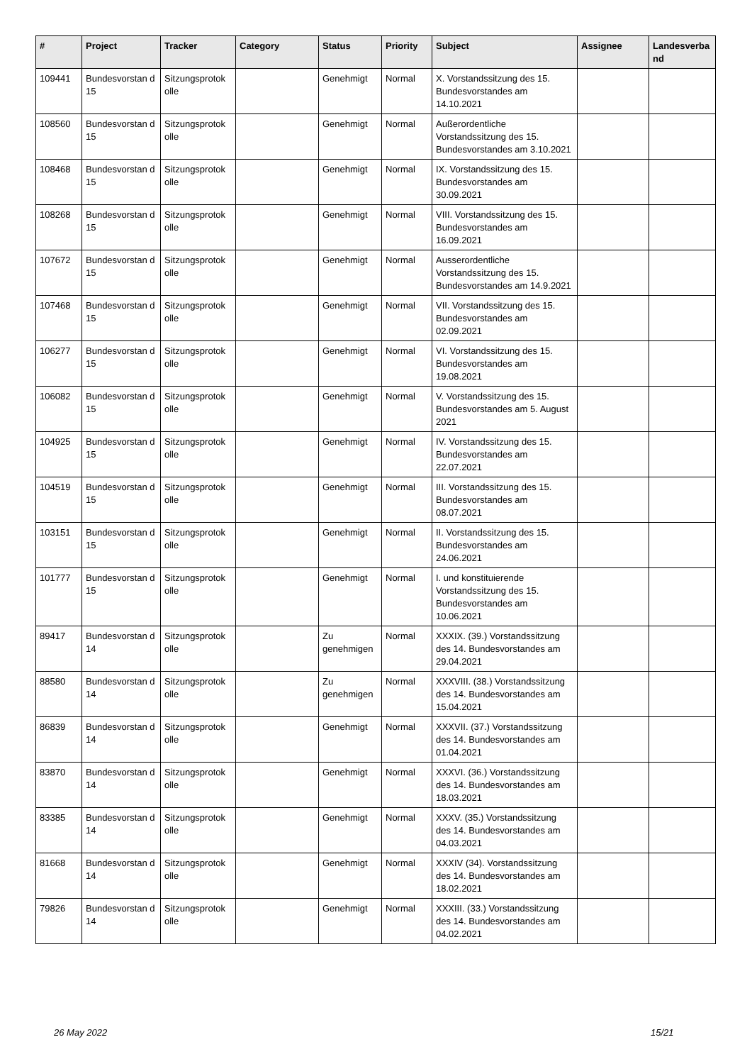| # | Project | Tracker | Category | Status | Priority | Subject | Assignee | Landesverba nd |
| --- | --- | --- | --- | --- | --- | --- | --- | --- |
| 109441 | Bundesvorstan d 15 | Sitzungsprotok olle | | Genehmigt | Normal | X. Vorstandssitzung des 15. Bundesvorstandes am 14.10.2021 | | |
| 108560 | Bundesvorstan d 15 | Sitzungsprotok olle | | Genehmigt | Normal | Außerordentliche Vorstandssitzung des 15. Bundesvorstandes am 3.10.2021 | | |
| 108468 | Bundesvorstan d 15 | Sitzungsprotok olle | | Genehmigt | Normal | IX. Vorstandssitzung des 15. Bundesvorstandes am 30.09.2021 | | |
| 108268 | Bundesvorstan d 15 | Sitzungsprotok olle | | Genehmigt | Normal | VIII. Vorstandssitzung des 15. Bundesvorstandes am 16.09.2021 | | |
| 107672 | Bundesvorstan d 15 | Sitzungsprotok olle | | Genehmigt | Normal | Ausserordentliche Vorstandssitzung des 15. Bundesvorstandes am 14.9.2021 | | |
| 107468 | Bundesvorstan d 15 | Sitzungsprotok olle | | Genehmigt | Normal | VII. Vorstandssitzung des 15. Bundesvorstandes am 02.09.2021 | | |
| 106277 | Bundesvorstan d 15 | Sitzungsprotok olle | | Genehmigt | Normal | VI. Vorstandssitzung des 15. Bundesvorstandes am 19.08.2021 | | |
| 106082 | Bundesvorstan d 15 | Sitzungsprotok olle | | Genehmigt | Normal | V. Vorstandssitzung des 15. Bundesvorstandes am 5. August 2021 | | |
| 104925 | Bundesvorstan d 15 | Sitzungsprotok olle | | Genehmigt | Normal | IV. Vorstandssitzung des 15. Bundesvorstandes am 22.07.2021 | | |
| 104519 | Bundesvorstan d 15 | Sitzungsprotok olle | | Genehmigt | Normal | III. Vorstandssitzung des 15. Bundesvorstandes am 08.07.2021 | | |
| 103151 | Bundesvorstan d 15 | Sitzungsprotok olle | | Genehmigt | Normal | II. Vorstandssitzung des 15. Bundesvorstandes am 24.06.2021 | | |
| 101777 | Bundesvorstan d 15 | Sitzungsprotok olle | | Genehmigt | Normal | I. und konstituierende Vorstandssitzung des 15. Bundesvorstandes am 10.06.2021 | | |
| 89417 | Bundesvorstan d 14 | Sitzungsprotok olle | | Zu genehmigen | Normal | XXXIX. (39.) Vorstandssitzung des 14. Bundesvorstandes am 29.04.2021 | | |
| 88580 | Bundesvorstan d 14 | Sitzungsprotok olle | | Zu genehmigen | Normal | XXXVIII. (38.) Vorstandssitzung des 14. Bundesvorstandes am 15.04.2021 | | |
| 86839 | Bundesvorstan d 14 | Sitzungsprotok olle | | Genehmigt | Normal | XXXVII. (37.) Vorstandssitzung des 14. Bundesvorstandes am 01.04.2021 | | |
| 83870 | Bundesvorstan d 14 | Sitzungsprotok olle | | Genehmigt | Normal | XXXVI. (36.) Vorstandssitzung des 14. Bundesvorstandes am 18.03.2021 | | |
| 83385 | Bundesvorstan d 14 | Sitzungsprotok olle | | Genehmigt | Normal | XXXV. (35.) Vorstandssitzung des 14. Bundesvorstandes am 04.03.2021 | | |
| 81668 | Bundesvorstan d 14 | Sitzungsprotok olle | | Genehmigt | Normal | XXXIV (34). Vorstandssitzung des 14. Bundesvorstandes am 18.02.2021 | | |
| 79826 | Bundesvorstan d 14 | Sitzungsprotok olle | | Genehmigt | Normal | XXXIII. (33.) Vorstandssitzung des 14. Bundesvorstandes am 04.02.2021 | | |
26 May 2022 15/21